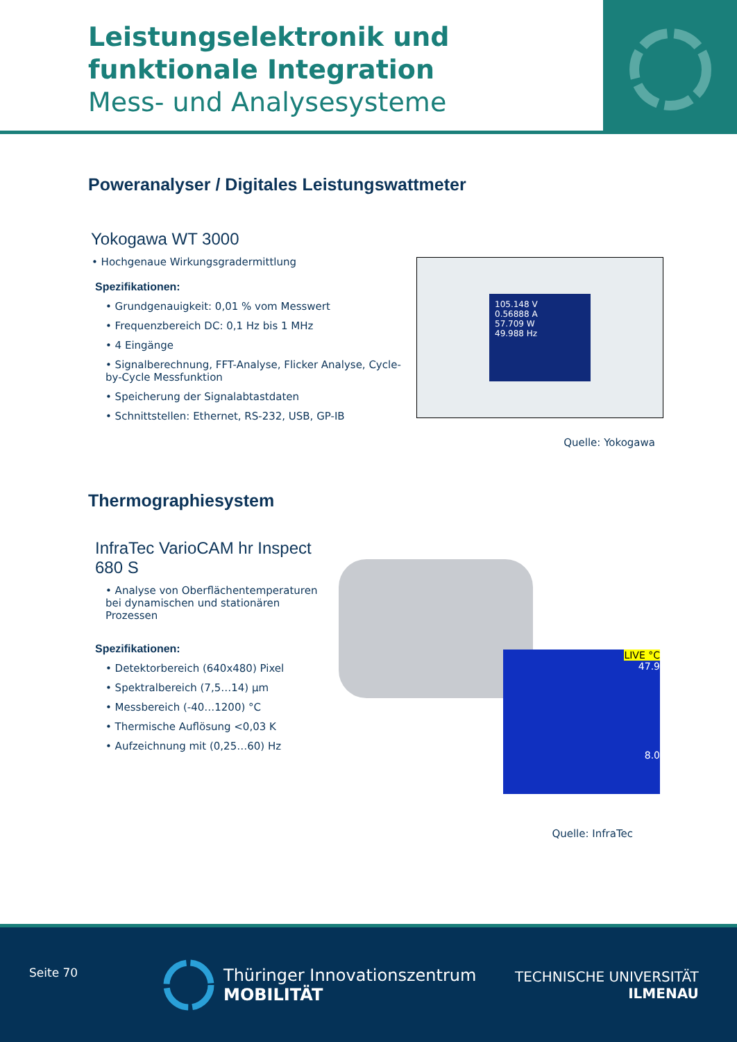Leistungselektronik und funktionale Integration
Mess- und Analysesysteme
Poweranalyser / Digitales Leistungswattmeter
Yokogawa WT 3000
• Hochgenaue Wirkungsgradermittlung
Spezifikationen:
• Grundgenauigkeit: 0,01 % vom Messwert
• Frequenzbereich DC: 0,1 Hz bis 1 MHz
• 4 Eingänge
• Signalberechnung, FFT-Analyse, Flicker Analyse, Cycle-by-Cycle Messfunktion
• Speicherung der Signalabtastdaten
• Schnittstellen: Ethernet, RS-232, USB, GP-IB
105.148 V
0.56888 A
57.709 W
49.988 Hz
Quelle: Yokogawa
Thermographiesystem
InfraTec VarioCAM hr Inspect 680 S
• Analyse von Oberflächentemperaturen bei dynamischen und stationären Prozessen
Spezifikationen:
• Detektorbereich (640x480) Pixel
• Spektralbereich (7,5…14) µm
• Messbereich (-40…1200) °C
• Thermische Auflösung <0,03 K
• Aufzeichnung mit (0,25…60) Hz
LIVE °C
47.9
8.0
Quelle: InfraTec
Seite 70
Thüringer Innovationszentrum
MOBILITÄT
TECHNISCHE UNIVERSITÄT
ILMENAU